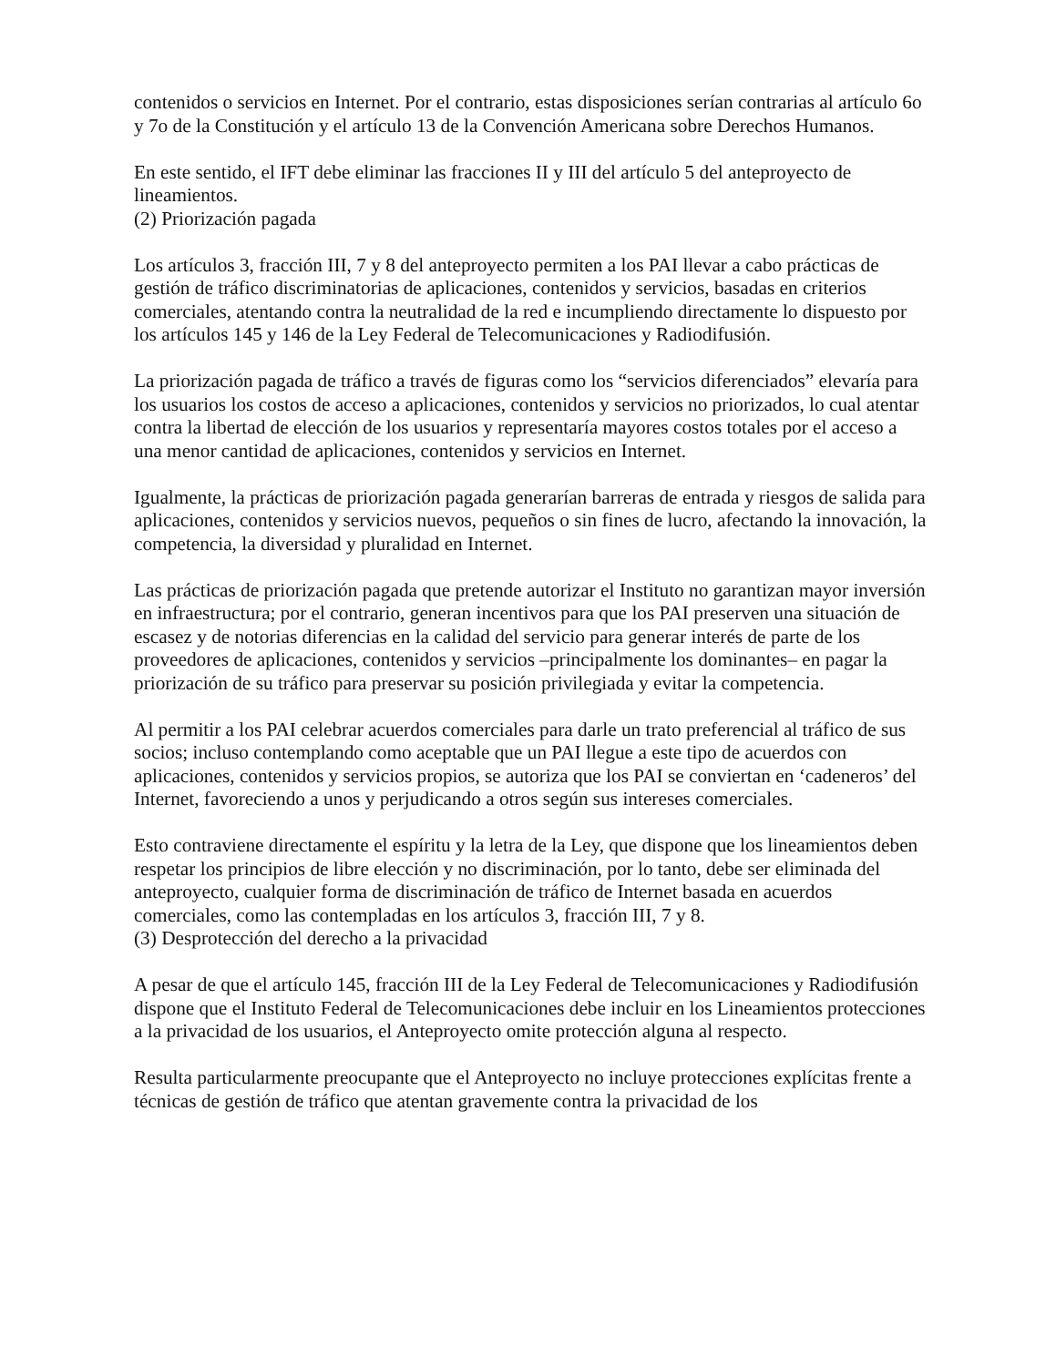contenidos o servicios en Internet. Por el contrario, estas disposiciones serían contrarias al artículo 6o y 7o de la Constitución y el artículo 13 de la Convención Americana sobre Derechos Humanos.
En este sentido, el IFT debe eliminar las fracciones II y III del artículo 5 del anteproyecto de lineamientos.
(2) Priorización pagada
Los artículos 3, fracción III, 7 y 8 del anteproyecto permiten a los PAI llevar a cabo prácticas de gestión de tráfico discriminatorias de aplicaciones, contenidos y servicios, basadas en criterios comerciales, atentando contra la neutralidad de la red e incumpliendo directamente lo dispuesto por los artículos 145 y 146 de la Ley Federal de Telecomunicaciones y Radiodifusión.
La priorización pagada de tráfico a través de figuras como los “servicios diferenciados” elevaría para los usuarios los costos de acceso a aplicaciones, contenidos y servicios no priorizados, lo cual atentar contra la libertad de elección de los usuarios y representaría mayores costos totales por el acceso a una menor cantidad de aplicaciones, contenidos y servicios en Internet.
Igualmente, la prácticas de priorización pagada generarían barreras de entrada y riesgos de salida para aplicaciones, contenidos y servicios nuevos, pequeños o sin fines de lucro, afectando la innovación, la competencia, la diversidad y pluralidad en Internet.
Las prácticas de priorización pagada que pretende autorizar el Instituto no garantizan mayor inversión en infraestructura; por el contrario, generan incentivos para que los PAI preserven una situación de escasez y de notorias diferencias en la calidad del servicio para generar interés de parte de los proveedores de aplicaciones, contenidos y servicios –principalmente los dominantes– en pagar la priorización de su tráfico para preservar su posición privilegiada y evitar la competencia.
Al permitir a los PAI celebrar acuerdos comerciales para darle un trato preferencial al tráfico de sus socios; incluso contemplando como aceptable que un PAI llegue a este tipo de acuerdos con aplicaciones, contenidos y servicios propios, se autoriza que los PAI se conviertan en ‘cadeneros’ del Internet, favoreciendo a unos y perjudicando a otros según sus intereses comerciales.
Esto contraviene directamente el espíritu y la letra de la Ley, que dispone que los lineamientos deben respetar los principios de libre elección y no discriminación, por lo tanto, debe ser eliminada del anteproyecto, cualquier forma de discriminación de tráfico de Internet basada en acuerdos comerciales, como las contempladas en los artículos 3, fracción III, 7 y 8.
(3) Desprotección del derecho a la privacidad
A pesar de que el artículo 145, fracción III de la Ley Federal de Telecomunicaciones y Radiodifusión dispone que el Instituto Federal de Telecomunicaciones debe incluir en los Lineamientos protecciones a la privacidad de los usuarios, el Anteproyecto omite protección alguna al respecto.
Resulta particularmente preocupante que el Anteproyecto no incluye protecciones explícitas frente a técnicas de gestión de tráfico que atentan gravemente contra la privacidad de los